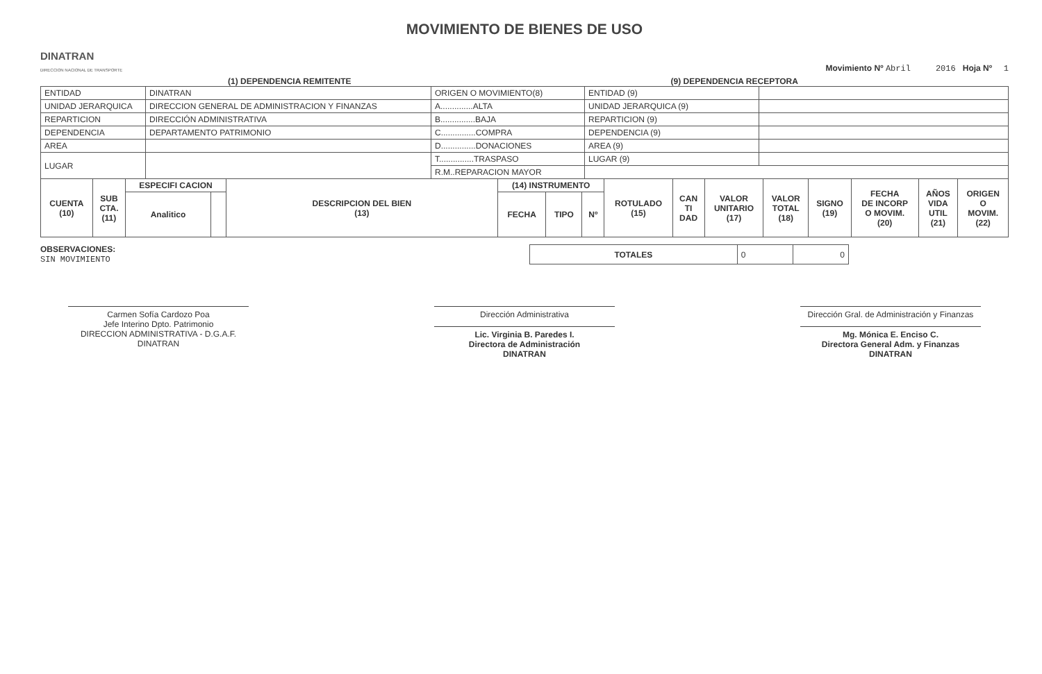MOVIMIENTO DE BIENES DE USO
DINATRAN
DIRECCION NACIONAL DE TRANSPORTE
Movimiento Nº Abril 2016 Hoja Nº 1
(1) DEPENDENCIA REMITENTE (9) DEPENDENCIA RECEPTORA
| ENTIDAD | DINATRAN | ORIGEN O MOVIMIENTO(8) | ENTIDAD (9) | |
| UNIDAD JERARQUICA | DIRECCION GENERAL DE ADMINISTRACION Y FINANZAS | A..............ALTA | UNIDAD JERARQUICA (9) | |
| REPARTICION | DIRECCIÓN ADMINISTRATIVA | B...............BAJA | REPARTICION (9) | |
| DEPENDENCIA | DEPARTAMENTO PATRIMONIO | C...............COMPRA | DEPENDENCIA (9) | |
| AREA | | D...............DONACIONES | AREA (9) | |
| LUGAR | | T...............TRASPASO | LUGAR (9) | |
| | | R.M..REPARACION MAYOR | | |
| CUENTA (10) | SUB CTA. (11) | ESPECIFI CACION | | DESCRIPCION DEL BIEN (13) | (14) INSTRUMENTO | | | ROTULADO (15) | CAN TI DAD | VALOR UNITARIO (17) | VALOR TOTAL (18) | SIGNO (19) | FECHA DE INCORP O MOVIM. (20) | AÑOS VIDA UTIL (21) | ORIGEN O MOVIM. (22) |
| --- | --- | --- | --- | --- | --- | --- | --- | --- | --- | --- | --- | --- | --- | --- | --- |
| | | Analitico | | | FECHA | TIPO | Nº | | | | | | | | |
OBSERVACIONES:
SIN MOVIMIENTO
| TOTALES | 0 | 0 |
Carmen Sofía Cardozo Poa
Jefe Interino Dpto. Patrimonio
DIRECCION ADMINISTRATIVA - D.G.A.F.
DINATRAN
Dirección Administrativa
Lic. Virginia B. Paredes I.
Directora de Administración
DINATRAN
Dirección Gral. de Administración y Finanzas
Mg. Mónica E. Enciso C.
Directora General Adm. y Finanzas
DINATRAN